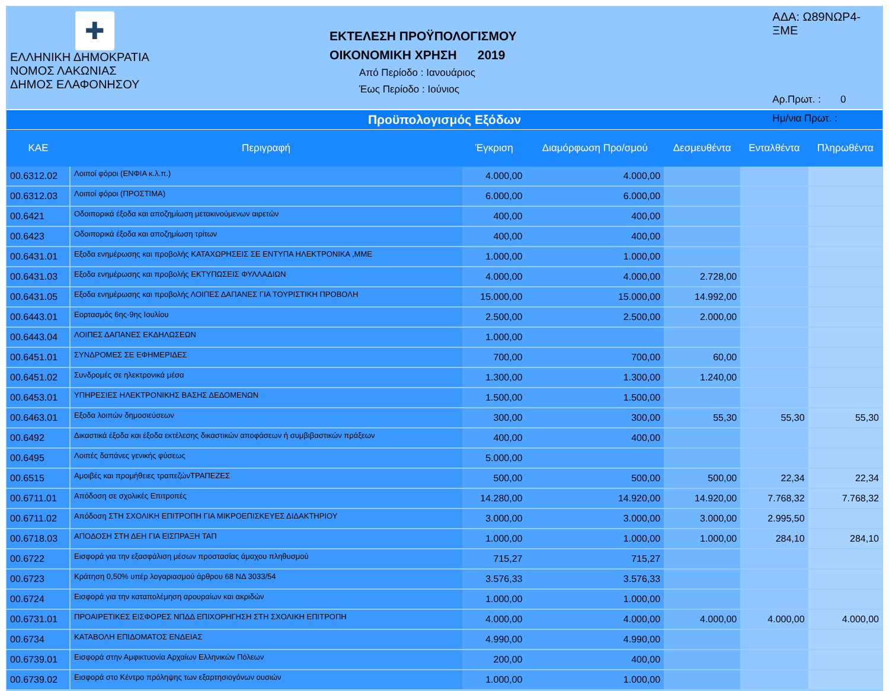✚
ΕΛΛΗΝΙΚΗ ΔΗΜΟΚΡΑΤΙΑ
ΝΟΜΟΣ ΛΑΚΩΝΙΑΣ
ΔΗΜΟΣ ΕΛΑΦΟΝΗΣΟΥ
ΕΚΤΕΛΕΣΗ ΠΡΟΫΠΟΛΟΓΙΣΜΟΥ
ΟΙΚΟΝΟΜΙΚΗ ΧΡΗΣΗ 2019
Από Περίοδο : Ιανουάριος
Έως Περίοδο : Ιούνιος
ΑΔΑ: Ω89ΝΩΡ4-ΞΜΕ
Αρ.Πρωτ. : 0
Ημ/νια Πρωτ. :
Προϋπολογισμός Εξόδων
| ΚΑΕ | Περιγραφή | Έγκριση | Διαμόρφωση Προ/σμού | Δεσμευθέντα | Ενταλθέντα | Πληρωθέντα |
| --- | --- | --- | --- | --- | --- | --- |
| 00.6312.02 | Λοιποί φόροι (ΕΝΦΙΑ κ.λ.π.) | 4.000,00 | 4.000,00 | | | |
| 00.6312.03 | Λοιποί φόροι (ΠΡΟΣΤΙΜΑ) | 6.000,00 | 6.000,00 | | | |
| 00.6421 | Οδοιπορικά έξοδα και αποζημίωση μετακινούμενων αιρετών | 400,00 | 400,00 | | | |
| 00.6423 | Οδοιπορικά έξοδα και αποζημίωση τρίτων | 400,00 | 400,00 | | | |
| 00.6431.01 | Εξοδα ενημέρωσης και προβολής ΚΑΤΑΧΩΡΗΣΕΙΣ ΣΕ ΕΝΤΥΠΑ ΗΛΕΚΤΡΟΝΙΚΑ ,ΜΜΕ | 1.000,00 | 1.000,00 | | | |
| 00.6431.03 | Εξοδα ενημέρωσης και προβολής ΕΚΤΥΠΩΣΕΙΣ ΦΥΛΛΑΔΙΩΝ | 4.000,00 | 4.000,00 | 2.728,00 | | |
| 00.6431.05 | Εξοδα ενημέρωσης και προβολής ΛΟΙΠΕΣ ΔΑΠΑΝΕΣ ΓΙΑ ΤΟΥΡΙΣΤΙΚΗ ΠΡΟΒΟΛΗ | 15.000,00 | 15.000,00 | 14.992,00 | | |
| 00.6443.01 | Εορτασμός 6ης-9ης Ιουλίου | 2.500,00 | 2.500,00 | 2.000,00 | | |
| 00.6443.04 | ΛΟΙΠΕΣ ΔΑΠΑΝΕΣ ΕΚΔΗΛΩΣΕΩΝ | 1.000,00 | | | | |
| 00.6451.01 | ΣΥΝΔΡΟΜΕΣ ΣΕ ΕΦΗΜΕΡΙΔΕΣ | 700,00 | 700,00 | 60,00 | | |
| 00.6451.02 | Συνδρομές σε ηλεκτρονικά μέσα | 1.300,00 | 1.300,00 | 1.240,00 | | |
| 00.6453.01 | ΥΠΗΡΕΣΙΕΣ ΗΛΕΚΤΡΟΝΙΚΗΣ ΒΑΣΗΣ ΔΕΔΟΜΕΝΩΝ | 1.500,00 | 1.500,00 | | | |
| 00.6463.01 | Εξοδα λοιπών δημοσιεύσεων | 300,00 | 300,00 | 55,30 | 55,30 | 55,30 |
| 00.6492 | Δικαστικά έξοδα και έξοδα εκτέλεσης δικαστικών αποφάσεων ή συμβιβαστικών πράξεων | 400,00 | 400,00 | | | |
| 00.6495 | Λοιπές δαπάνες γενικής φύσεως | 5.000,00 | | | | |
| 00.6515 | Αμοιβές και προμήθειες τραπεζώνΤΡΑΠΕΖΕΣ | 500,00 | 500,00 | 500,00 | 22,34 | 22,34 |
| 00.6711.01 | Απόδοση σε σχολικές Επιτροπές | 14.280,00 | 14.920,00 | 14.920,00 | 7.768,32 | 7.768,32 |
| 00.6711.02 | Απόδοση ΣΤΗ ΣΧΟΛΙΚΗ ΕΠΙΤΡΟΠΗ ΓΙΑ ΜΙΚΡΟΕΠΙΣΚΕΥΕΣ ΔΙΔΑΚΤΗΡΙΟΥ | 3.000,00 | 3.000,00 | 3.000,00 | 2.995,50 | |
| 00.6718.03 | ΑΠΟΔΟΣΗ ΣΤΗ ΔΕΗ ΓΙΑ ΕΙΣΠΡΑΞΗ ΤΑΠ | 1.000,00 | 1.000,00 | 1.000,00 | 284,10 | 284,10 |
| 00.6722 | Εισφορά για την εξασφάλιση μέσων προστασίας άμαχου πληθυσμού | 715,27 | 715,27 | | | |
| 00.6723 | Κράτηση 0,50% υπέρ λογαριασμού άρθρου 68 ΝΔ 3033/54 | 3.576,33 | 3.576,33 | | | |
| 00.6724 | Εισφορά για την καταπολέμηση αρουραίων και ακριδών | 1.000,00 | 1.000,00 | | | |
| 00.6731.01 | ΠΡΟΑΙΡΕΤΙΚΕΣ ΕΙΣΦΟΡΕΣ ΝΠΔΔ ΕΠΙΧΟΡΗΓΗΣΗ ΣΤΗ ΣΧΟΛΙΚΗ ΕΠΙΤΡΟΠΗ | 4.000,00 | 4.000,00 | 4.000,00 | 4.000,00 | 4.000,00 |
| 00.6734 | ΚΑΤΑΒΟΛΗ ΕΠΙΔΟΜΑΤΟΣ ΕΝΔΕΙΑΣ | 4.990,00 | 4.990,00 | | | |
| 00.6739.01 | Εισφορά στην Αμφικτυονία Αρχαίων Ελληνικών Πόλεων | 200,00 | 400,00 | | | |
| 00.6739.02 | Εισφορά στο Κέντρο πρόληψης των εξαρτησιογόνων ουσιών | 1.000,00 | 1.000,00 | | | |